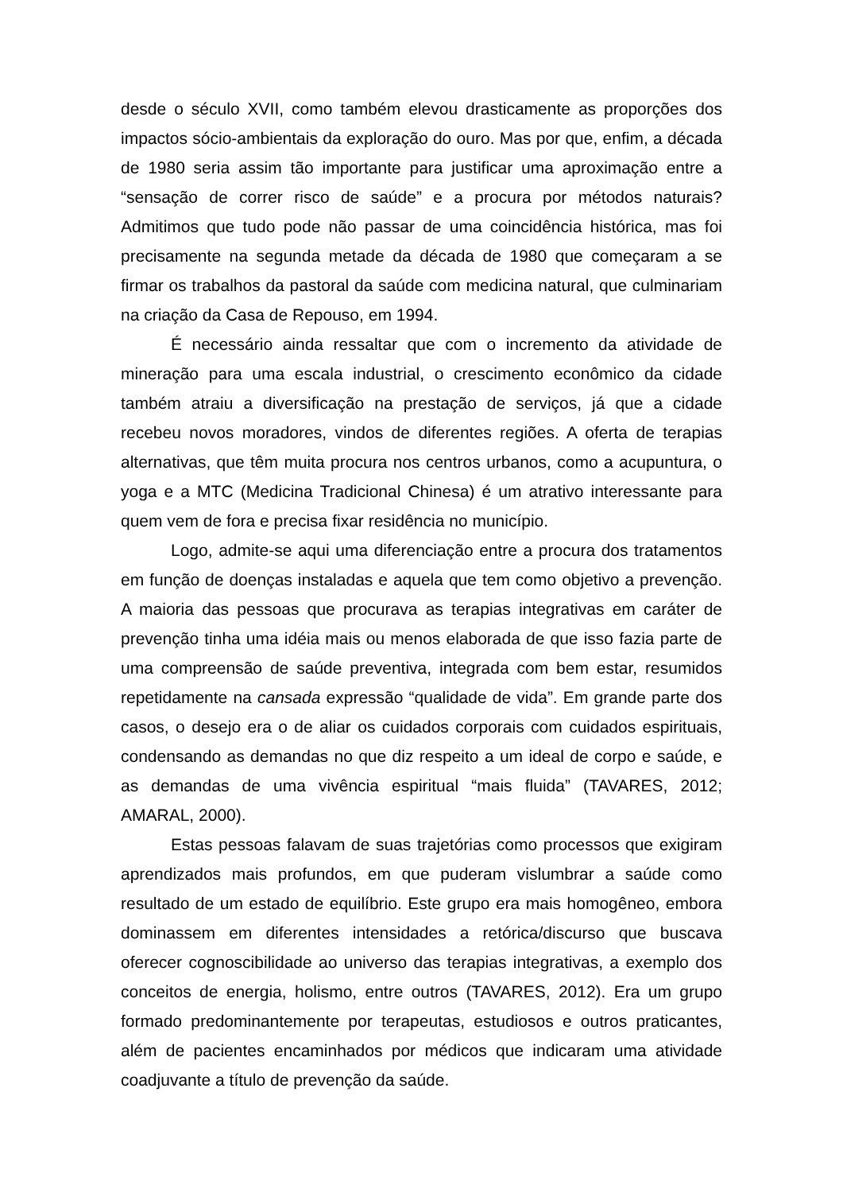desde o século XVII, como também elevou drasticamente as proporções dos impactos sócio-ambientais da exploração do ouro. Mas por que, enfim, a década de 1980 seria assim tão importante para justificar uma aproximação entre a “sensação de correr risco de saúde” e a procura por métodos naturais? Admitimos que tudo pode não passar de uma coincidência histórica, mas foi precisamente na segunda metade da década de 1980 que começaram a se firmar os trabalhos da pastoral da saúde com medicina natural, que culminariam na criação da Casa de Repouso, em 1994.
É necessário ainda ressaltar que com o incremento da atividade de mineração para uma escala industrial, o crescimento econômico da cidade também atraiu a diversificação na prestação de serviços, já que a cidade recebeu novos moradores, vindos de diferentes regiões. A oferta de terapias alternativas, que têm muita procura nos centros urbanos, como a acupuntura, o yoga e a MTC (Medicina Tradicional Chinesa) é um atrativo interessante para quem vem de fora e precisa fixar residência no município.
Logo, admite-se aqui uma diferenciação entre a procura dos tratamentos em função de doenças instaladas e aquela que tem como objetivo a prevenção. A maioria das pessoas que procurava as terapias integrativas em caráter de prevenção tinha uma idéia mais ou menos elaborada de que isso fazia parte de uma compreensão de saúde preventiva, integrada com bem estar, resumidos repetidamente na cansada expressão “qualidade de vida”. Em grande parte dos casos, o desejo era o de aliar os cuidados corporais com cuidados espirituais, condensando as demandas no que diz respeito a um ideal de corpo e saúde, e as demandas de uma vivência espiritual “mais fluida” (TAVARES, 2012; AMARAL, 2000).
Estas pessoas falavam de suas trajetórias como processos que exigiram aprendizados mais profundos, em que puderam vislumbrar a saúde como resultado de um estado de equilíbrio. Este grupo era mais homogêneo, embora dominassem em diferentes intensidades a retórica/discurso que buscava oferecer cognoscibilidade ao universo das terapias integrativas, a exemplo dos conceitos de energia, holismo, entre outros (TAVARES, 2012). Era um grupo formado predominantemente por terapeutas, estudiosos e outros praticantes, além de pacientes encaminhados por médicos que indicaram uma atividade coadjuvante a título de prevenção da saúde.